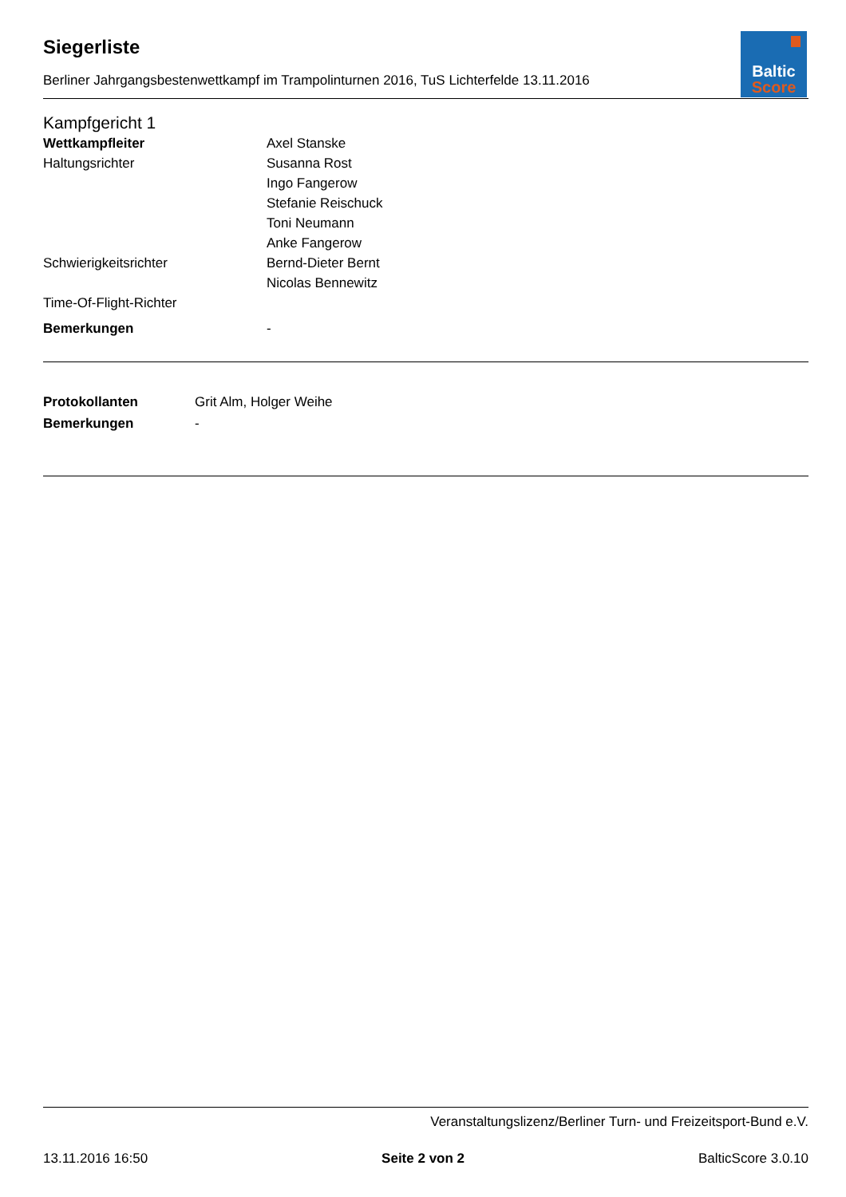Baltic
Score
Siegerliste
Berliner Jahrgangsbestenwettkampf im Trampolinturnen 2016, TuS Lichterfelde 13.11.2016
Kampfgericht 1
| Wettkampfleiter | Axel Stanske |
| Haltungsrichter | Susanna Rost |
| | Ingo Fangerow |
| | Stefanie Reischuck |
| | Toni Neumann |
| | Anke Fangerow |
| Schwierigkeitsrichter | Bernd-Dieter Bernt |
| | Nicolas Bennewitz |
| Time-Of-Flight-Richter | |
| Bemerkungen | - |
| Protokollanten | Grit Alm, Holger Weihe |
| Bemerkungen | - |
Veranstaltungslizenz/Berliner Turn- und Freizeitsport-Bund e.V.
13.11.2016 16:50 Seite 2 von 2 BalticScore 3.0.10